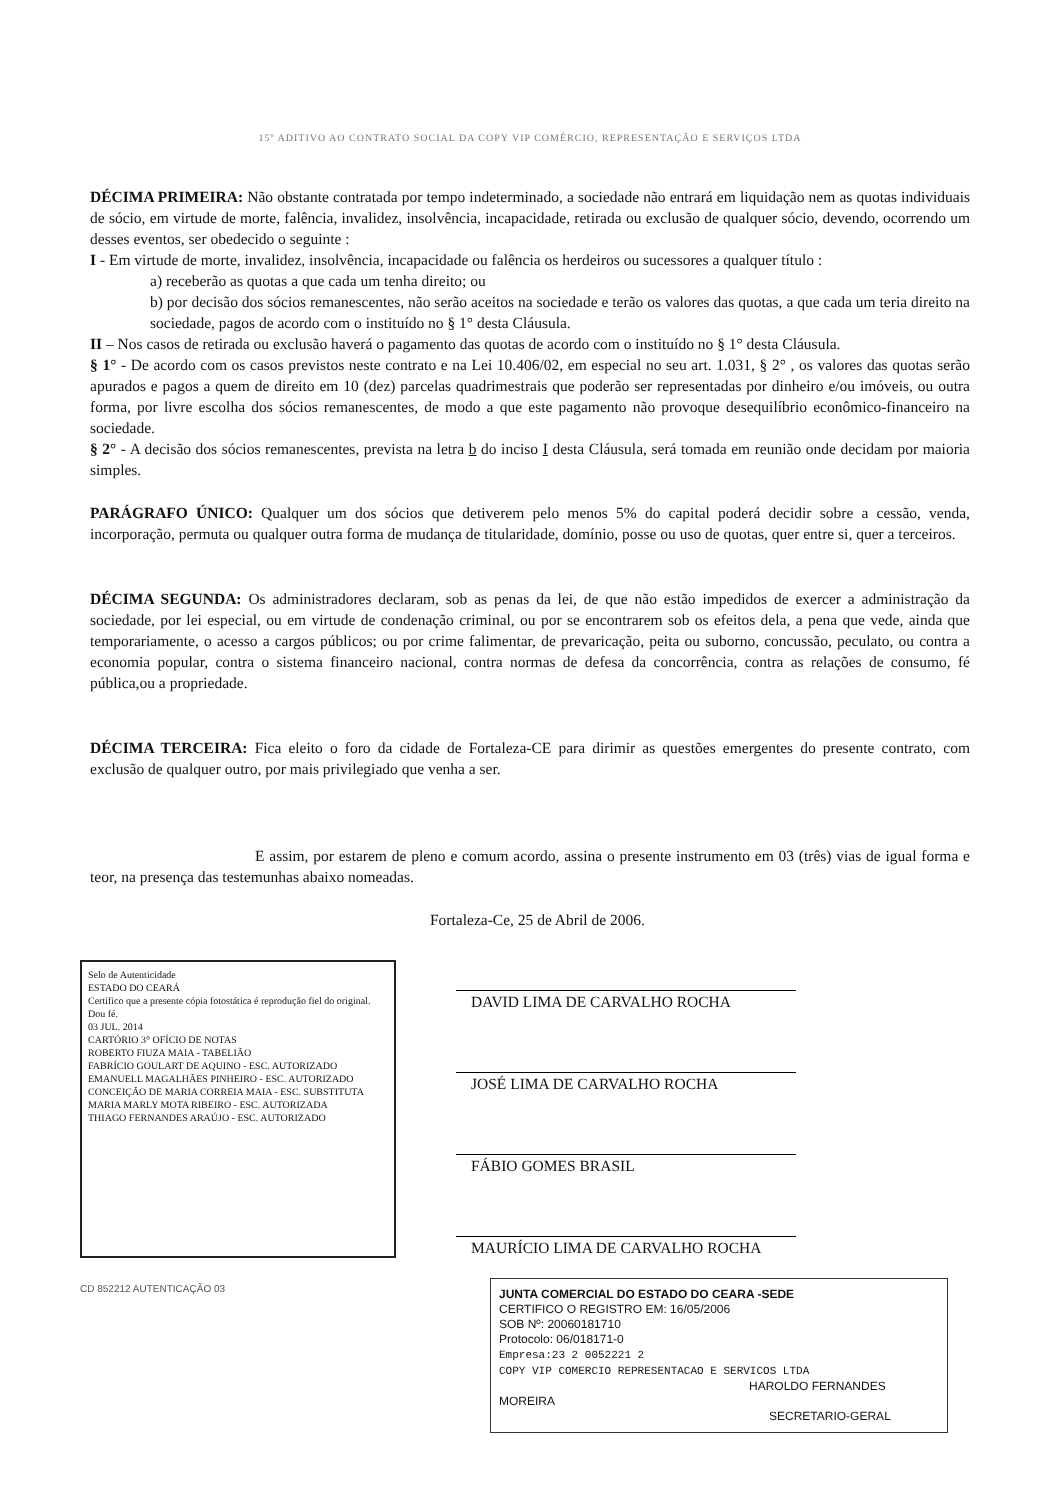15º ADITIVO AO CONTRATO SOCIAL DA COPY VIP COMÉRCIO, REPRESENTAÇÃO E SERVIÇOS LTDA
DÉCIMA PRIMEIRA: Não obstante contratada por tempo indeterminado, a sociedade não entrará em liquidação nem as quotas individuais de sócio, em virtude de morte, falência, invalidez, insolvência, incapacidade, retirada ou exclusão de qualquer sócio, devendo, ocorrendo um desses eventos, ser obedecido o seguinte :
I - Em virtude de morte, invalidez, insolvência, incapacidade ou falência os herdeiros ou sucessores a qualquer título :
a) receberão as quotas a que cada um tenha direito; ou
b) por decisão dos sócios remanescentes, não serão aceitos na sociedade e terão os valores das quotas, a que cada um teria direito na sociedade, pagos de acordo com o instituído no § 1° desta Cláusula.
II – Nos casos de retirada ou exclusão haverá o pagamento das quotas de acordo com o instituído no § 1° desta Cláusula.
§ 1° - De acordo com os casos previstos neste contrato e na Lei 10.406/02, em especial no seu art. 1.031, § 2° , os valores das quotas serão apurados e pagos a quem de direito em 10 (dez) parcelas quadrimestrais que poderão ser representadas por dinheiro e/ou imóveis, ou outra forma, por livre escolha dos sócios remanescentes, de modo a que este pagamento não provoque desequilíbrio econômico-financeiro na sociedade.
§ 2° - A decisão dos sócios remanescentes, prevista na letra b do inciso I desta Cláusula, será tomada em reunião onde decidam por maioria simples.
PARÁGRAFO ÚNICO: Qualquer um dos sócios que detiverem pelo menos 5% do capital poderá decidir sobre a cessão, venda, incorporação, permuta ou qualquer outra forma de mudança de titularidade, domínio, posse ou uso de quotas, quer entre si, quer a terceiros.
DÉCIMA SEGUNDA: Os administradores declaram, sob as penas da lei, de que não estão impedidos de exercer a administração da sociedade, por lei especial, ou em virtude de condenação criminal, ou por se encontrarem sob os efeitos dela, a pena que vede, ainda que temporariamente, o acesso a cargos públicos; ou por crime falimentar, de prevaricação, peita ou suborno, concussão, peculato, ou contra a economia popular, contra o sistema financeiro nacional, contra normas de defesa da concorrência, contra as relações de consumo, fé pública,ou a propriedade.
DÉCIMA TERCEIRA: Fica eleito o foro da cidade de Fortaleza-CE para dirimir as questões emergentes do presente contrato, com exclusão de qualquer outro, por mais privilegiado que venha a ser.
E assim, por estarem de pleno e comum acordo, assina o presente instrumento em 03 (três) vias de igual forma e teor, na presença das testemunhas abaixo nomeadas.
Fortaleza-Ce, 25 de Abril de 2006.
Selo de Autenticidade
ESTADO DO CEARÁ
Certifico que a presente cópia fotostática é reprodução fiel do original. Dou fé.
03 JUL. 2014
CARTÓRIO 3° OFÍCIO DE NOTAS
ROBERTO FIUZA MAIA - TABELIÃO
FABRÍCIO GOULART DE AQUINO - ESC. AUTORIZADO
EMANUELL MAGALHÃES PINHEIRO - ESC. AUTORIZADO
CONCEIÇÃO DE MARIA CORREIA MAIA - ESC. SUBSTITUTA
MARIA MARLY MOTA RIBEIRO - ESC. AUTORIZADA
THIAGO FERNANDES ARAÚJO - ESC. AUTORIZADO
DAVID LIMA DE CARVALHO ROCHA
JOSÉ LIMA DE CARVALHO ROCHA
FÁBIO GOMES BRASIL
MAURÍCIO LIMA DE CARVALHO ROCHA
CD 852212 AUTENTICAÇÃO 03
JUNTA COMERCIAL DO ESTADO DO CEARA -SEDE
CERTIFICO O REGISTRO EM: 16/05/2006
SOB Nº: 20060181710
Protocolo: 06/018171-0
Empresa:23 2 0052221 2
COPY VIP COMERCIO REPRESENTACAO E SERVICOS LTDA
HAROLDO FERNANDES MOREIRA
SECRETARIO-GERAL